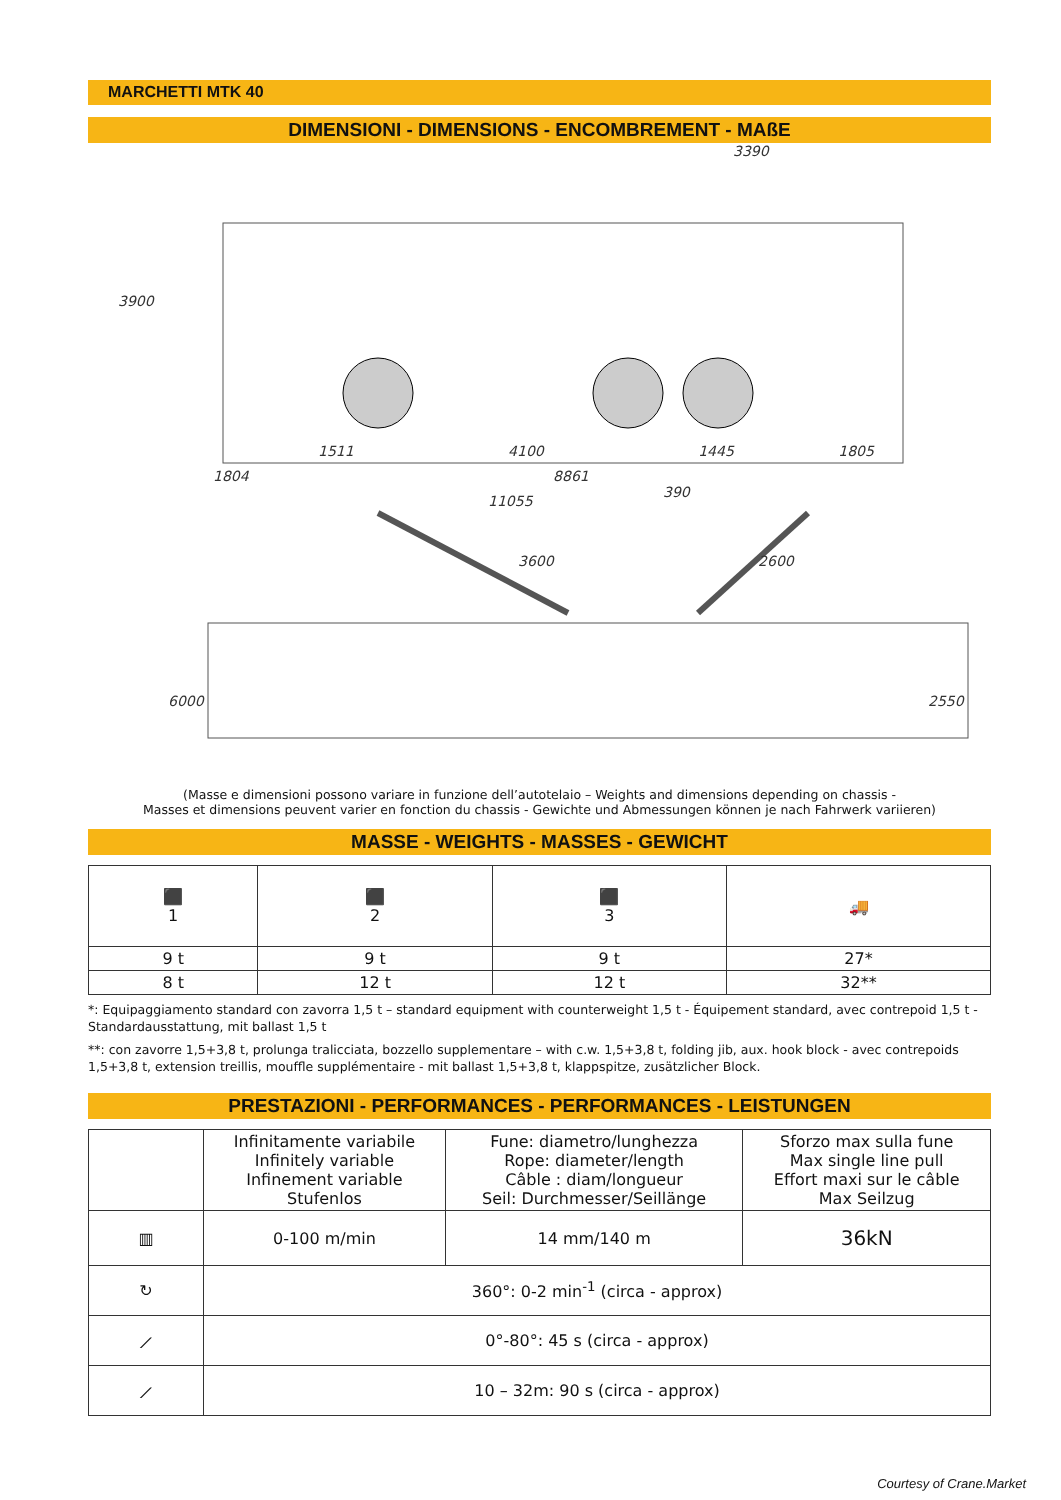MARCHETTI MTK 40
DIMENSIONI - DIMENSIONS - ENCOMBREMENT - MAßE
3390
3900
1511 4100 1445 1805
1804 8861 390
11055
3600 2600
6000 2550
(Masse e dimensioni possono variare in funzione dell’autotelaio – Weights and dimensions depending on chassis -
Masses et dimensions peuvent varier en fonction du chassis - Gewichte und Abmessungen können je nach Fahrwerk variieren)
MASSE - WEIGHTS - MASSES - GEWICHT
| ⬛ 1 | ⬛ 2 | ⬛ 3 | 🚚 |
| 9 t | 9 t | 9 t | 27* |
| 8 t | 12 t | 12 t | 32** |
*: Equipaggiamento standard con zavorra 1,5 t – standard equipment with counterweight 1,5 t - Équipement standard, avec contrepoid 1,5 t - Standardausstattung, mit ballast 1,5 t
**: con zavorre 1,5+3,8 t, prolunga tralicciata, bozzello supplementare – with c.w. 1,5+3,8 t, folding jib, aux. hook block - avec contrepoids 1,5+3,8 t, extension treillis, mouffle supplémentaire - mit ballast 1,5+3,8 t, klappspitze, zusätzlicher Block.
PRESTAZIONI - PERFORMANCES - PERFORMANCES - LEISTUNGEN
| | Infinitamente variabile Infinitely variable Infinement variable Stufenlos | Fune: diametro/lunghezza Rope: diameter/length Câble : diam/longueur Seil: Durchmesser/Seillänge | Sforzo max sulla fune Max single line pull Effort maxi sur le câble Max Seilzug |
| ▥ | 0-100 m/min | 14 mm/140 m | 36kN |
| ↻ | 360°: 0-2 min<sup>-1</sup> (circa - approx) | | |
| ⟋ | 0°-80°: 45 s (circa - approx) | | |
| ⟋ | 10 – 32m: 90 s (circa - approx) | | |
Courtesy of Crane.Market